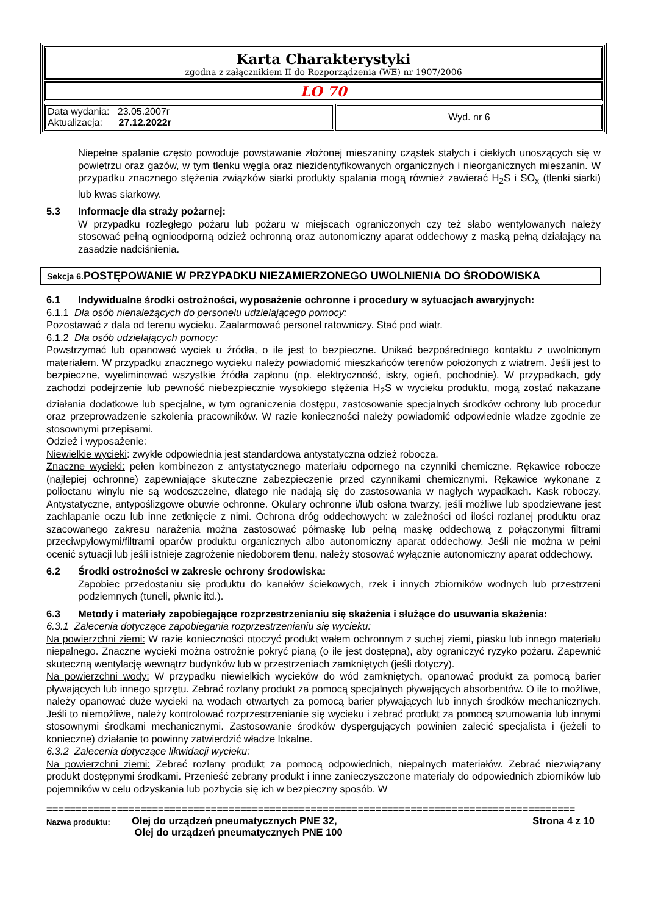Karta Charakterystyki
zgodna z załącznikiem II do Rozporządzenia (WE) nr 1907/2006
LO 70
| Data wydania: 23.05.2007r Aktualizacja: 27.12.2022r | Wyd. nr 6 |
Niepełne spalanie często powoduje powstawanie złożonej mieszaniny cząstek stałych i ciekłych unoszących się w powietrzu oraz gazów, w tym tlenku węgla oraz niezidentyfikowanych organicznych i nieorganicznych mieszanin. W przypadku znacznego stężenia związków siarki produkty spalania mogą również zawierać H<sub>2</sub>S i SO<sub>x</sub> (tlenki siarki) lub kwas siarkowy.
5.3 Informacje dla straży pożarnej:
W przypadku rozległego pożaru lub pożaru w miejscach ograniczonych czy też słabo wentylowanych należy stosować pełną ognioodporną odzież ochronną oraz autonomiczny aparat oddechowy z maską pełną działający na zasadzie nadciśnienia.
Sekcja 6. POSTĘPOWANIE W PRZYPADKU NIEZAMIERZONEGO UWOLNIENIA DO ŚRODOWISKA
6.1 Indywidualne środki ostrożności, wyposażenie ochronne i procedury w sytuacjach awaryjnych:
6.1.1 Dla osób nienależących do personelu udzielającego pomocy:
Pozostawać z dala od terenu wycieku. Zaalarmować personel ratowniczy. Stać pod wiatr.
6.1.2 Dla osób udzielających pomocy:
Powstrzymać lub opanować wyciek u źródła, o ile jest to bezpieczne. Unikać bezpośredniego kontaktu z uwolnionym materiałem. W przypadku znacznego wycieku należy powiadomić mieszkańców terenów położonych z wiatrem. Jeśli jest to bezpieczne, wyeliminować wszystkie źródła zapłonu (np. elektryczność, iskry, ogień, pochodnie). W przypadkach, gdy zachodzi podejrzenie lub pewność niebezpiecznie wysokiego stężenia H<sub>2</sub>S w wycieku produktu, mogą zostać nakazane działania dodatkowe lub specjalne, w tym ograniczenia dostępu, zastosowanie specjalnych środków ochrony lub procedur oraz przeprowadzenie szkolenia pracowników. W razie konieczności należy powiadomić odpowiednie władze zgodnie ze stosownymi przepisami.
Odzież i wyposażenie:
Niewielkie wycieki: zwykle odpowiednia jest standardowa antystatyczna odzież robocza.
Znaczne wycieki: pełen kombinezon z antystatycznego materiału odpornego na czynniki chemiczne. Rękawice robocze (najlepiej ochronne) zapewniające skuteczne zabezpieczenie przed czynnikami chemicznymi. Rękawice wykonane z polioctanu winylu nie są wodoszczelne, dlatego nie nadają się do zastosowania w nagłych wypadkach. Kask roboczy. Antystatyczne, antypoślizgowe obuwie ochronne. Okulary ochronne i/lub osłona twarzy, jeśli możliwe lub spodziewane jest zachlapanie oczu lub inne zetknięcie z nimi. Ochrona dróg oddechowych: w zależności od ilości rozlanej produktu oraz szacowanego zakresu narażenia można zastosować półmaskę lub pełną maskę oddechową z połączonymi filtrami przeciwpyłowymi/filtrami oparów produktu organicznych albo autonomiczny aparat oddechowy. Jeśli nie można w pełni ocenić sytuacji lub jeśli istnieje zagrożenie niedoborem tlenu, należy stosować wyłącznie autonomiczny aparat oddechowy.
6.2 Środki ostrożności w zakresie ochrony środowiska:
Zapobiec przedostaniu się produktu do kanałów ściekowych, rzek i innych zbiorników wodnych lub przestrzeni podziemnych (tuneli, piwnic itd.).
6.3 Metody i materiały zapobiegające rozprzestrzenianiu się skażenia i służące do usuwania skażenia:
6.3.1 Zalecenia dotyczące zapobiegania rozprzestrzenianiu się wycieku:
Na powierzchni ziemi: W razie konieczności otoczyć produkt wałem ochronnym z suchej ziemi, piasku lub innego materiału niepalnego. Znaczne wycieki można ostrożnie pokryć pianą (o ile jest dostępna), aby ograniczyć ryzyko pożaru. Zapewnić skuteczną wentylację wewnątrz budynków lub w przestrzeniach zamkniętych (jeśli dotyczy).
Na powierzchni wody: W przypadku niewielkich wycieków do wód zamkniętych, opanować produkt za pomocą barier pływających lub innego sprzętu. Zebrać rozlany produkt za pomocą specjalnych pływających absorbentów. O ile to możliwe, należy opanować duże wycieki na wodach otwartych za pomocą barier pływających lub innych środków mechanicznych. Jeśli to niemożliwe, należy kontrolować rozprzestrzenianie się wycieku i zebrać produkt za pomocą szumowania lub innymi stosownymi środkami mechanicznymi. Zastosowanie środków dyspergujących powinien zalecić specjalista i (jeżeli to konieczne) działanie to powinny zatwierdzić władze lokalne.
6.3.2 Zalecenia dotyczące likwidacji wycieku:
Na powierzchni ziemi: Zebrać rozlany produkt za pomocą odpowiednich, niepalnych materiałów. Zebrać niezwiązany produkt dostępnymi środkami. Przenieść zebrany produkt i inne zanieczyszczone materiały do odpowiednich zbiorników lub pojemników w celu odzyskania lub pozbycia się ich w bezpieczny sposób. W
==========================================================================================
| Nazwa produktu: | Olej do urządzeń pneumatycznych PNE 32, Olej do urządzeń pneumatycznych PNE 100 | Strona 4 z 10 |